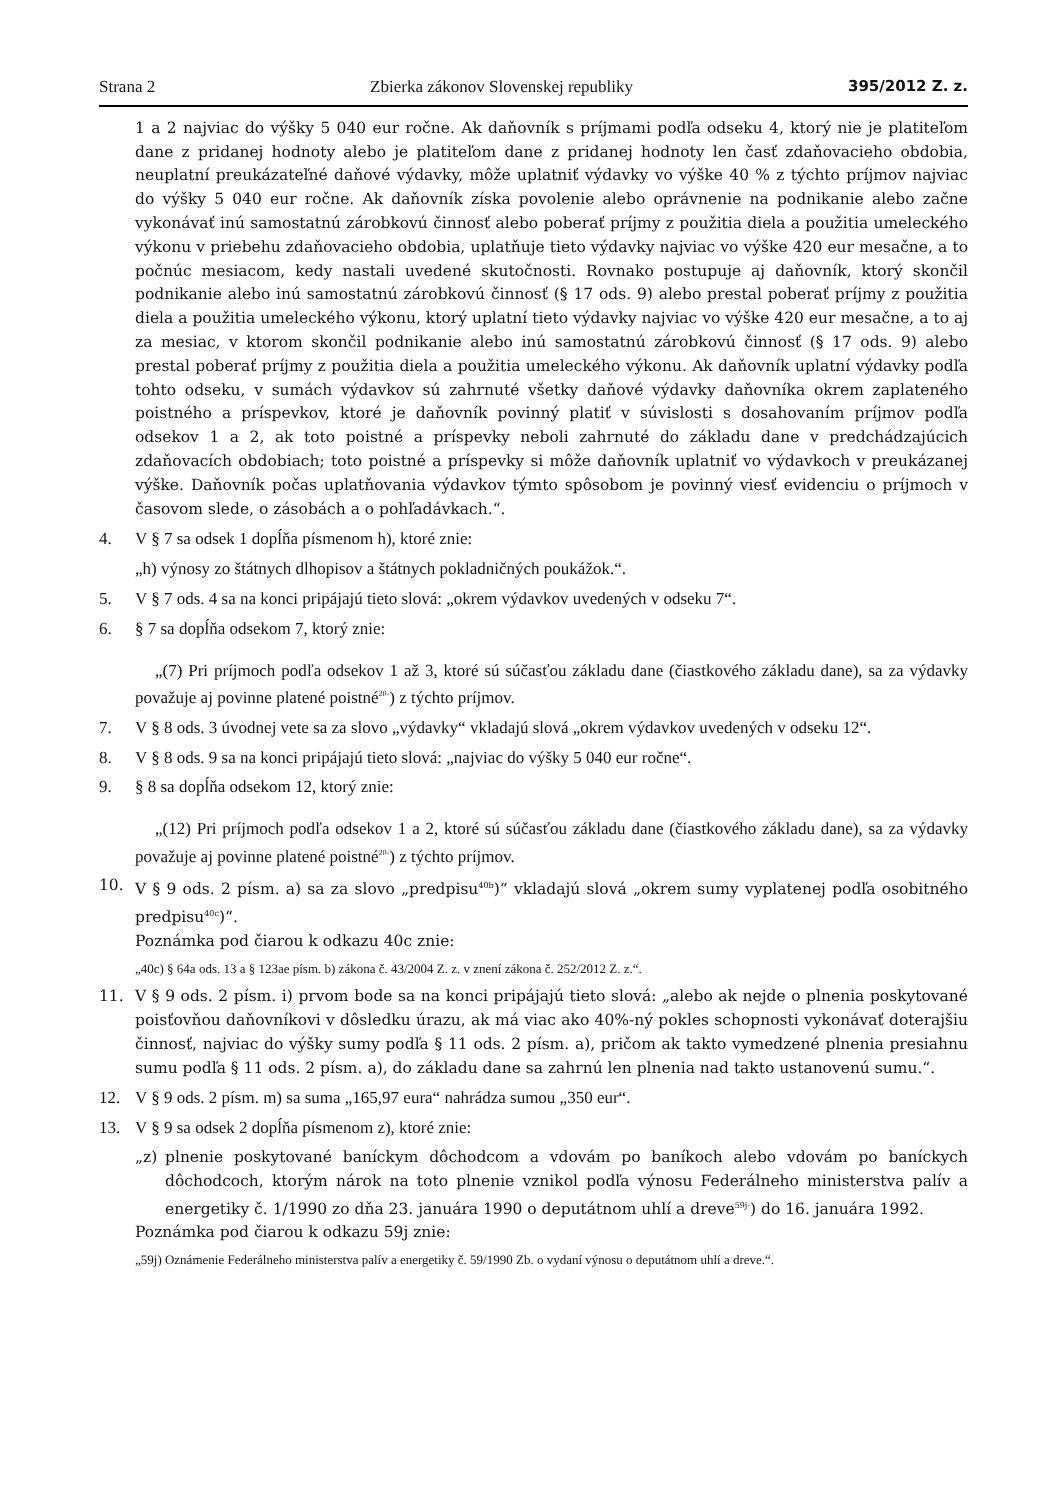Strana 2 Zbierka zákonov Slovenskej republiky 395/2012 Z. z.
1 a 2 najviac do výšky 5 040 eur ročne. Ak daňovník s príjmami podľa odseku 4, ktorý nie je platiteľom dane z pridanej hodnoty alebo je platiteľom dane z pridanej hodnoty len časť zdaňovacieho obdobia, neuplatní preukázateľné daňové výdavky, môže uplatniť výdavky vo výške 40 % z týchto príjmov najviac do výšky 5 040 eur ročne. Ak daňovník získa povolenie alebo oprávnenie na podnikanie alebo začne vykonávať inú samostatnú zárobkovú činnosť alebo poberať príjmy z použitia diela a použitia umeleckého výkonu v priebehu zdaňovacieho obdobia, uplatňuje tieto výdavky najviac vo výške 420 eur mesačne, a to počnúc mesiacom, kedy nastali uvedené skutočnosti. Rovnako postupuje aj daňovník, ktorý skončil podnikanie alebo inú samostatnú zárobkovú činnosť (§ 17 ods. 9) alebo prestal poberať príjmy z použitia diela a použitia umeleckého výkonu, ktorý uplatní tieto výdavky najviac vo výške 420 eur mesačne, a to aj za mesiac, v ktorom skončil podnikanie alebo inú samostatnú zárobkovú činnosť (§ 17 ods. 9) alebo prestal poberať príjmy z použitia diela a použitia umeleckého výkonu. Ak daňovník uplatní výdavky podľa tohto odseku, v sumách výdavkov sú zahrnuté všetky daňové výdavky daňovníka okrem zaplateného poistného a príspevkov, ktoré je daňovník povinný platiť v súvislosti s dosahovaním príjmov podľa odsekov 1 a 2, ak toto poistné a príspevky neboli zahrnuté do základu dane v predchádzajúcich zdaňovacích obdobiach; toto poistné a príspevky si môže daňovník uplatniť vo výdavkoch v preukázanej výške. Daňovník počas uplatňovania výdavkov týmto spôsobom je povinný viesť evidenciu o príjmoch v časovom slede, o zásobách a o pohľadávkach.“.
4. V § 7 sa odsek 1 dopĺňa písmenom h), ktoré znie:
„h) výnosy zo štátnych dlhopisov a štátnych pokladničných poukážok.“.
5. V § 7 ods. 4 sa na konci pripájajú tieto slová: „okrem výdavkov uvedených v odseku 7“.
6. § 7 sa dopĺňa odsekom 7, ktorý znie:
„(7) Pri príjmoch podľa odsekov 1 až 3, ktoré sú súčasťou základu dane (čiastkového základu dane), sa za výdavky považuje aj povinne platené poistné<sup>20‑</sup>) z týchto príjmov.
7. V § 8 ods. 3 úvodnej vete sa za slovo „výdavky“ vkladajú slová „okrem výdavkov uvedených v odseku 12“.
8. V § 8 ods. 9 sa na konci pripájajú tieto slová: „najviac do výšky 5 040 eur ročne“.
9. § 8 sa dopĺňa odsekom 12, ktorý znie:
„(12) Pri príjmoch podľa odsekov 1 a 2, ktoré sú súčasťou základu dane (čiastkového základu dane), sa za výdavky považuje aj povinne platené poistné<sup>20‑</sup>) z týchto príjmov.
10. V § 9 ods. 2 písm. a) sa za slovo „predpisu<sup>40b</sup>)“ vkladajú slová „okrem sumy vyplatenej podľa osobitného predpisu<sup>40c</sup>)“.
Poznámka pod čiarou k odkazu 40c znie:
„40c) § 64a ods. 13 a § 123ae písm. b) zákona č. 43/2004 Z. z. v znení zákona č. 252/2012 Z. z.“.
11. V § 9 ods. 2 písm. i) prvom bode sa na konci pripájajú tieto slová: „alebo ak nejde o plnenia poskytované poisťovňou daňovníkovi v dôsledku úrazu, ak má viac ako 40%-ný pokles schopnosti vykonávať doterajšiu činnosť, najviac do výšky sumy podľa § 11 ods. 2 písm. a), pričom ak takto vymedzené plnenia presiahnu sumu podľa § 11 ods. 2 písm. a), do základu dane sa zahrnú len plnenia nad takto ustanovenú sumu.“.
12. V § 9 ods. 2 písm. m) sa suma „165,97 eura“ nahrádza sumou „350 eur“.
13. V § 9 sa odsek 2 dopĺňa písmenom z), ktoré znie:
„z) plnenie poskytované baníckym dôchodcom a vdovám po baníkoch alebo vdovám po baníckych dôchodcoch, ktorým nárok na toto plnenie vznikol podľa výnosu Federálneho ministerstva palív a energetiky č. 1/1990 zo dňa 23. januára 1990 o deputátnom uhlí a dreve<sup>59j‑</sup>) do 16. januára 1992.
Poznámka pod čiarou k odkazu 59j znie:
„59j) Oznámenie Federálneho ministerstva palív a energetiky č. 59/1990 Zb. o vydaní výnosu o deputátnom uhlí a dreve.“.